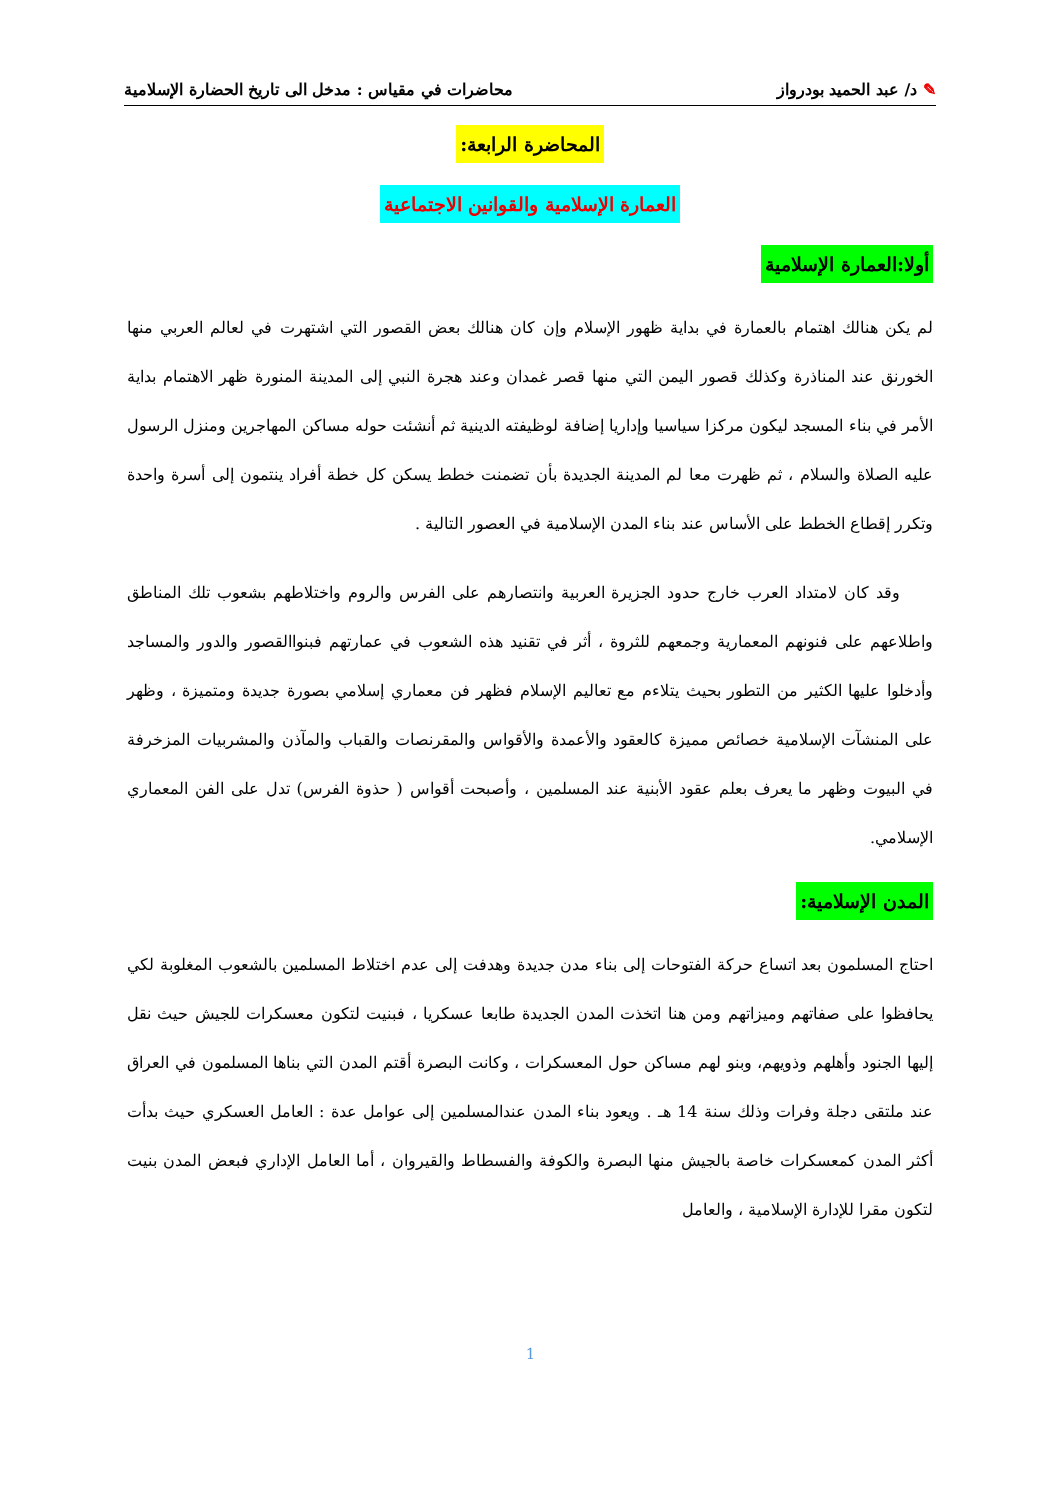✎ د/ عبد الحميد بودرواز محاضرات في مقياس : مدخل الى تاريخ الحضارة الإسلامية
المحاضرة الرابعة:
العمارة الإسلامية والقوانين الاجتماعية
أولا:العمارة الإسلامية
لم يكن هنالك اهتمام بالعمارة في بداية ظهور الإسلام وإن كان هنالك بعض القصور التي اشتهرت في لعالم العربي منها الخورنق عند المناذرة وكذلك قصور اليمن التي منها قصر غمدان وعند هجرة النبي إلى المدينة المنورة ظهر الاهتمام بداية الأمر في بناء المسجد ليكون مركزا سياسيا وإداريا إضافة لوظيفته الدينية ثم أنشئت حوله مساكن المهاجرين ومنزل الرسول عليه الصلاة والسلام ، ثم ظهرت معا لم المدينة الجديدة بأن تضمنت خطط يسكن كل خطة أفراد ينتمون إلى أسرة واحدة وتكرر إقطاع الخطط على الأساس عند بناء المدن الإسلامية في العصور التالية .
وقد كان لامتداد العرب خارج حدود الجزيرة العربية وانتصارهم على الفرس والروم واختلاطهم بشعوب تلك المناطق واطلاعهم على فنونهم المعمارية وجمعهم للثروة ، أثر في تقنيد هذه الشعوب في عمارتهم فبنواالقصور والدور والمساجد وأدخلوا عليها الكثير من التطور بحيث يتلاءم مع تعاليم الإسلام فظهر فن معماري إسلامي بصورة جديدة ومتميزة ، وظهر على المنشآت الإسلامية خصائص مميزة كالعقود والأعمدة والأقواس والمقرنصات والقباب والمآذن والمشربيات المزخرفة في البيوت وظهر ما يعرف بعلم عقود الأبنية عند المسلمين ، وأصبحت أقواس ( حذوة الفرس) تدل على الفن المعماري الإسلامي.
المدن الإسلامية:
احتاج المسلمون بعد اتساع حركة الفتوحات إلى بناء مدن جديدة وهدفت إلى عدم اختلاط المسلمين بالشعوب المغلوبة لكي يحافظوا على صفاتهم وميزاتهم ومن هنا اتخذت المدن الجديدة طابعا عسكريا ، فبنيت لتكون معسكرات للجيش حيث نقل إليها الجنود وأهلهم وذويهم، وبنو لهم مساكن حول المعسكرات ، وكانت البصرة أقتم المدن التي بناها المسلمون في العراق عند ملتقى دجلة وفرات وذلك سنة 14 هـ . ويعود بناء المدن عندالمسلمين إلى عوامل عدة : العامل العسكري حيث بدأت أكثر المدن كمعسكرات خاصة بالجيش منها البصرة والكوفة والفسطاط والقيروان ، أما العامل الإداري فبعض المدن بنيت لتكون مقرا للإدارة الإسلامية ، والعامل
1